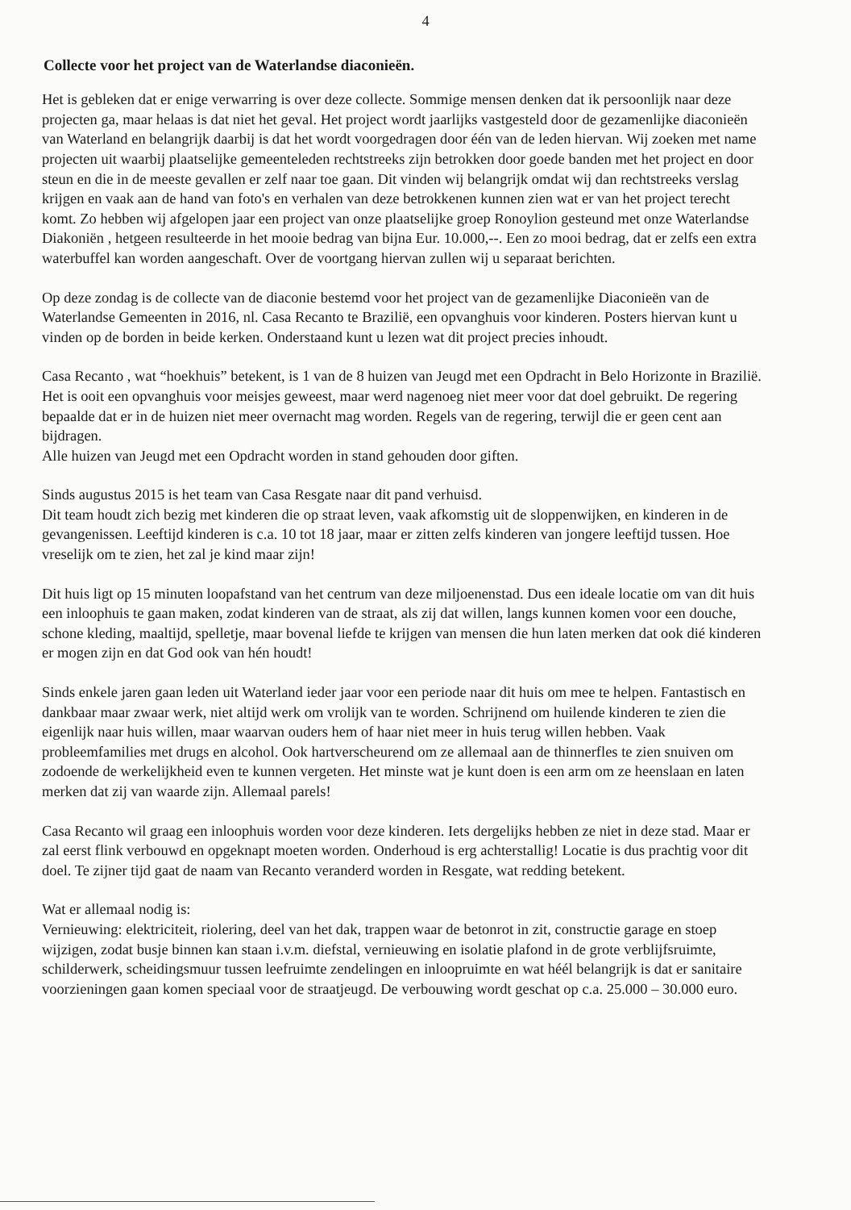4
Collecte voor het project van de Waterlandse diaconieën.
Het is gebleken dat er enige verwarring is over deze collecte. Sommige mensen denken dat ik persoonlijk naar deze projecten ga, maar helaas is dat niet het geval. Het project wordt jaarlijks vastgesteld door de gezamenlijke diaconieën van Waterland en belangrijk daarbij is dat het wordt voorgedragen door één van de leden hiervan. Wij zoeken met name projecten uit waarbij plaatselijke gemeenteleden rechtstreeks zijn betrokken door goede banden met het project en door steun en die in de meeste gevallen er zelf naar toe gaan. Dit vinden wij belangrijk omdat wij dan rechtstreeks verslag krijgen en vaak aan de hand van foto's en verhalen van deze betrokkenen kunnen zien wat er van het project terecht komt. Zo hebben wij afgelopen jaar een project van onze plaatselijke groep Ronoylion gesteund met onze Waterlandse Diakoniën , hetgeen resulteerde in het mooie bedrag van bijna Eur. 10.000,--. Een zo mooi bedrag, dat er zelfs een extra waterbuffel kan worden aangeschaft. Over de voortgang hiervan zullen wij u separaat berichten.
Op deze zondag is de collecte van de diaconie bestemd voor het project van de gezamenlijke Diaconieën van de Waterlandse Gemeenten in 2016, nl. Casa Recanto te Brazilië, een opvanghuis voor kinderen. Posters hiervan kunt u vinden op de borden in beide kerken. Onderstaand kunt u lezen wat dit project precies inhoudt.
Casa Recanto , wat “hoekhuis” betekent, is 1 van de 8 huizen van Jeugd met een Opdracht in Belo Horizonte in Brazilië. Het is ooit een opvanghuis voor meisjes geweest, maar werd nagenoeg niet meer voor dat doel gebruikt. De regering bepaalde dat er in de huizen niet meer overnacht mag worden. Regels van de regering, terwijl die er geen cent aan bijdragen.
Alle huizen van Jeugd met een Opdracht worden in stand gehouden door giften.
Sinds augustus 2015 is het team van Casa Resgate naar dit pand verhuisd.
Dit team houdt zich bezig met kinderen die op straat leven, vaak afkomstig uit de sloppenwijken, en kinderen in de gevangenissen. Leeftijd kinderen is c.a. 10 tot 18 jaar, maar er zitten zelfs kinderen van jongere leeftijd tussen. Hoe vreselijk om te zien, het zal je kind maar zijn!
Dit huis ligt op 15 minuten loopafstand van het centrum van deze miljoenenstad. Dus een ideale locatie om van dit huis een inloophuis te gaan maken, zodat kinderen van de straat, als zij dat willen, langs kunnen komen voor een douche, schone kleding, maaltijd, spelletje, maar bovenal liefde te krijgen van mensen die hun laten merken dat ook dié kinderen er mogen zijn en dat God ook van hén houdt!
Sinds enkele jaren gaan leden uit Waterland ieder jaar voor een periode naar dit huis om mee te helpen. Fantastisch en dankbaar maar zwaar werk, niet altijd werk om vrolijk van te worden. Schrijnend om huilende kinderen te zien die eigenlijk naar huis willen, maar waarvan ouders hem of haar niet meer in huis terug willen hebben. Vaak probleemfamilies met drugs en alcohol. Ook hartverscheurend om ze allemaal aan de thinnerfles te zien snuiven om zodoende de werkelijkheid even te kunnen vergeten. Het minste wat je kunt doen is een arm om ze heenslaan en laten merken dat zij van waarde zijn. Allemaal parels!
Casa Recanto wil graag een inloophuis worden voor deze kinderen. Iets dergelijks hebben ze niet in deze stad. Maar er zal eerst flink verbouwd en opgeknapt moeten worden. Onderhoud is erg achterstallig! Locatie is dus prachtig voor dit doel. Te zijner tijd gaat de naam van Recanto veranderd worden in Resgate, wat redding betekent.
Wat er allemaal nodig is:
Vernieuwing: elektriciteit, riolering, deel van het dak, trappen waar de betonrot in zit, constructie garage en stoep wijzigen, zodat busje binnen kan staan i.v.m. diefstal, vernieuwing en isolatie plafond in de grote verblijfsruimte, schilderwerk, scheidingsmuur tussen leefruimte zendelingen en inloopruimte en wat héél belangrijk is dat er sanitaire voorzieningen gaan komen speciaal voor de straatjeugd. De verbouwing wordt geschat op c.a. 25.000 – 30.000 euro.